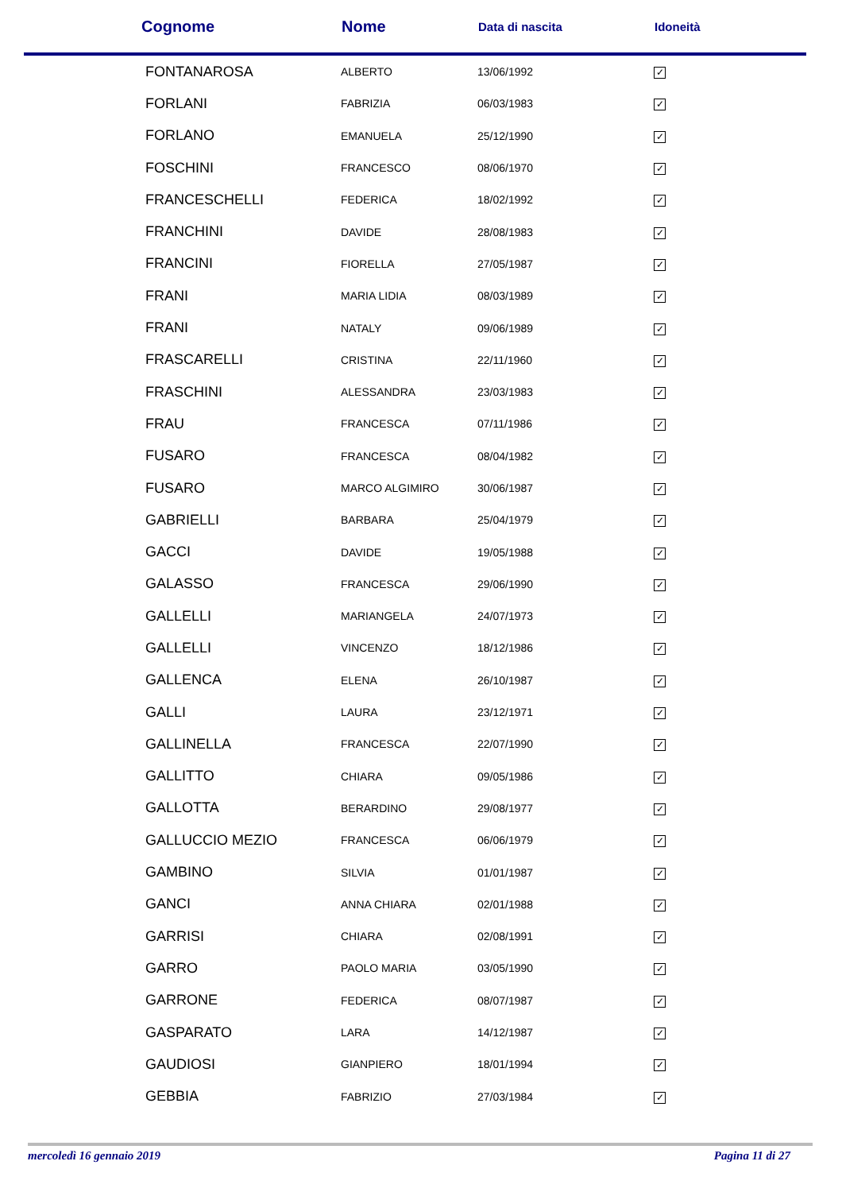| Cognome | Nome | Data di nascita | Idoneità |
| --- | --- | --- | --- |
| FONTANAROSA | ALBERTO | 13/06/1992 | ✓ |
| FORLANI | FABRIZIA | 06/03/1983 | ✓ |
| FORLANO | EMANUELA | 25/12/1990 | ✓ |
| FOSCHINI | FRANCESCO | 08/06/1970 | ✓ |
| FRANCESCHELLI | FEDERICA | 18/02/1992 | ✓ |
| FRANCHINI | DAVIDE | 28/08/1983 | ✓ |
| FRANCINI | FIORELLA | 27/05/1987 | ✓ |
| FRANI | MARIA LIDIA | 08/03/1989 | ✓ |
| FRANI | NATALY | 09/06/1989 | ✓ |
| FRASCARELLI | CRISTINA | 22/11/1960 | ✓ |
| FRASCHINI | ALESSANDRA | 23/03/1983 | ✓ |
| FRAU | FRANCESCA | 07/11/1986 | ✓ |
| FUSARO | FRANCESCA | 08/04/1982 | ✓ |
| FUSARO | MARCO ALGIMIRO | 30/06/1987 | ✓ |
| GABRIELLI | BARBARA | 25/04/1979 | ✓ |
| GACCI | DAVIDE | 19/05/1988 | ✓ |
| GALASSO | FRANCESCA | 29/06/1990 | ✓ |
| GALLELLI | MARIANGELA | 24/07/1973 | ✓ |
| GALLELLI | VINCENZO | 18/12/1986 | ✓ |
| GALLENCA | ELENA | 26/10/1987 | ✓ |
| GALLI | LAURA | 23/12/1971 | ✓ |
| GALLINELLA | FRANCESCA | 22/07/1990 | ✓ |
| GALLITTO | CHIARA | 09/05/1986 | ✓ |
| GALLOTTA | BERARDINO | 29/08/1977 | ✓ |
| GALLUCCIO MEZIO | FRANCESCA | 06/06/1979 | ✓ |
| GAMBINO | SILVIA | 01/01/1987 | ✓ |
| GANCI | ANNA CHIARA | 02/01/1988 | ✓ |
| GARRISI | CHIARA | 02/08/1991 | ✓ |
| GARRO | PAOLO MARIA | 03/05/1990 | ✓ |
| GARRONE | FEDERICA | 08/07/1987 | ✓ |
| GASPARATO | LARA | 14/12/1987 | ✓ |
| GAUDIOSI | GIANPIERO | 18/01/1994 | ✓ |
| GEBBIA | FABRIZIO | 27/03/1984 | ✓ |
mercoledì 16 gennaio 2019 Pagina 11 di 27